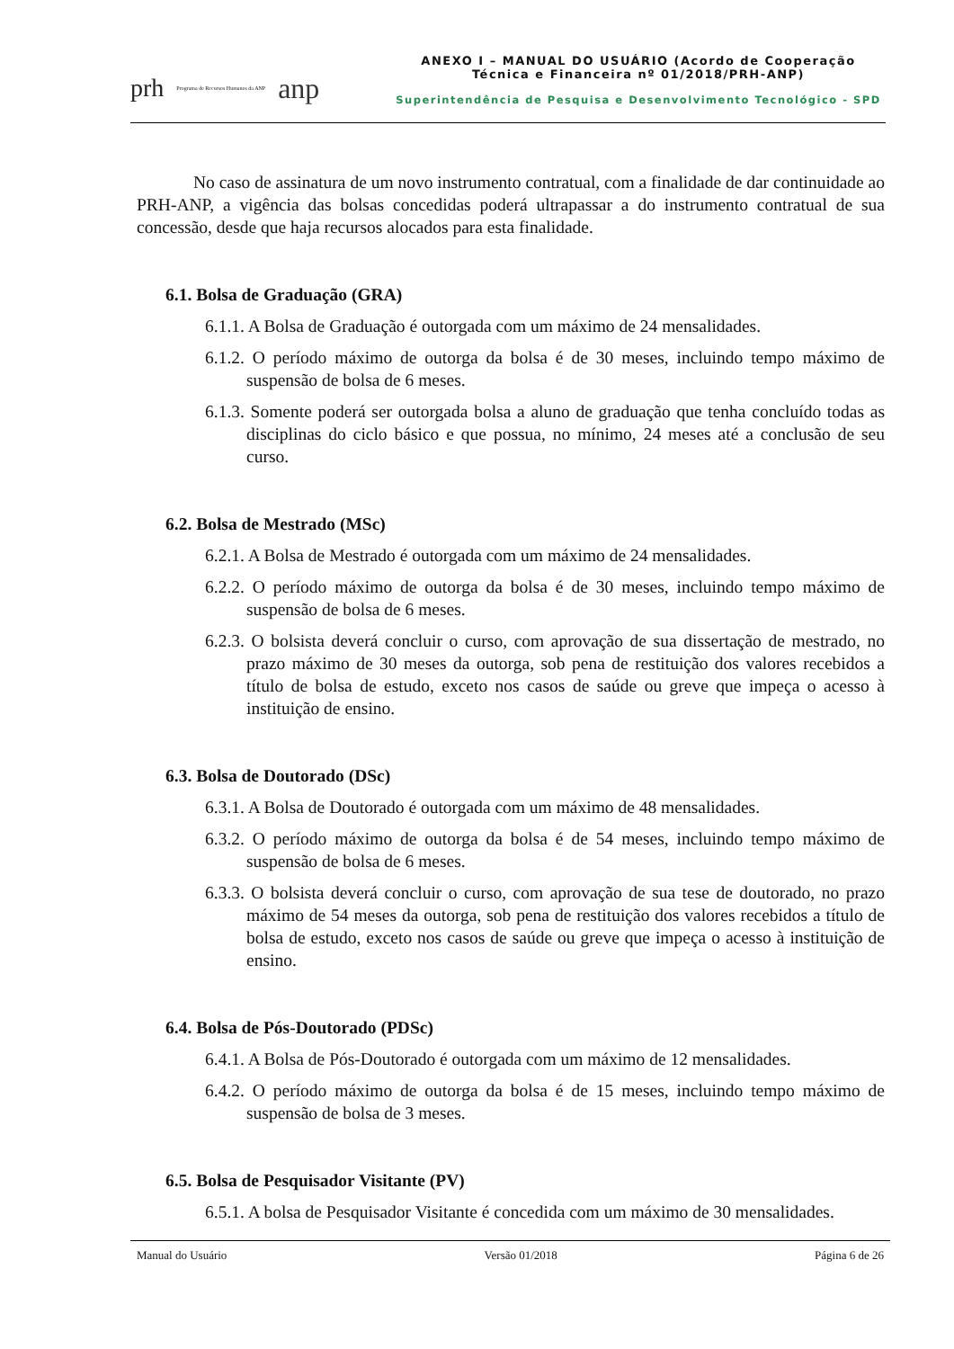prh Programa de Recursos Humanos da ANP anp
ANEXO I – MANUAL DO USUÁRIO (Acordo de Cooperação Técnica e Financeira nº 01/2018/PRH-ANP)
Superintendência de Pesquisa e Desenvolvimento Tecnológico - SPD
No caso de assinatura de um novo instrumento contratual, com a finalidade de dar continuidade ao PRH-ANP, a vigência das bolsas concedidas poderá ultrapassar a do instrumento contratual de sua concessão, desde que haja recursos alocados para esta finalidade.
6.1. Bolsa de Graduação (GRA)
6.1.1. A Bolsa de Graduação é outorgada com um máximo de 24 mensalidades.
6.1.2. O período máximo de outorga da bolsa é de 30 meses, incluindo tempo máximo de suspensão de bolsa de 6 meses.
6.1.3. Somente poderá ser outorgada bolsa a aluno de graduação que tenha concluído todas as disciplinas do ciclo básico e que possua, no mínimo, 24 meses até a conclusão de seu curso.
6.2. Bolsa de Mestrado (MSc)
6.2.1. A Bolsa de Mestrado é outorgada com um máximo de 24 mensalidades.
6.2.2. O período máximo de outorga da bolsa é de 30 meses, incluindo tempo máximo de suspensão de bolsa de 6 meses.
6.2.3. O bolsista deverá concluir o curso, com aprovação de sua dissertação de mestrado, no prazo máximo de 30 meses da outorga, sob pena de restituição dos valores recebidos a título de bolsa de estudo, exceto nos casos de saúde ou greve que impeça o acesso à instituição de ensino.
6.3. Bolsa de Doutorado (DSc)
6.3.1. A Bolsa de Doutorado é outorgada com um máximo de 48 mensalidades.
6.3.2. O período máximo de outorga da bolsa é de 54 meses, incluindo tempo máximo de suspensão de bolsa de 6 meses.
6.3.3. O bolsista deverá concluir o curso, com aprovação de sua tese de doutorado, no prazo máximo de 54 meses da outorga, sob pena de restituição dos valores recebidos a título de bolsa de estudo, exceto nos casos de saúde ou greve que impeça o acesso à instituição de ensino.
6.4. Bolsa de Pós-Doutorado (PDSc)
6.4.1. A Bolsa de Pós-Doutorado é outorgada com um máximo de 12 mensalidades.
6.4.2. O período máximo de outorga da bolsa é de 15 meses, incluindo tempo máximo de suspensão de bolsa de 3 meses.
6.5. Bolsa de Pesquisador Visitante (PV)
6.5.1. A bolsa de Pesquisador Visitante é concedida com um máximo de 30 mensalidades.
Manual do Usuário Versão 01/2018 Página 6 de 26